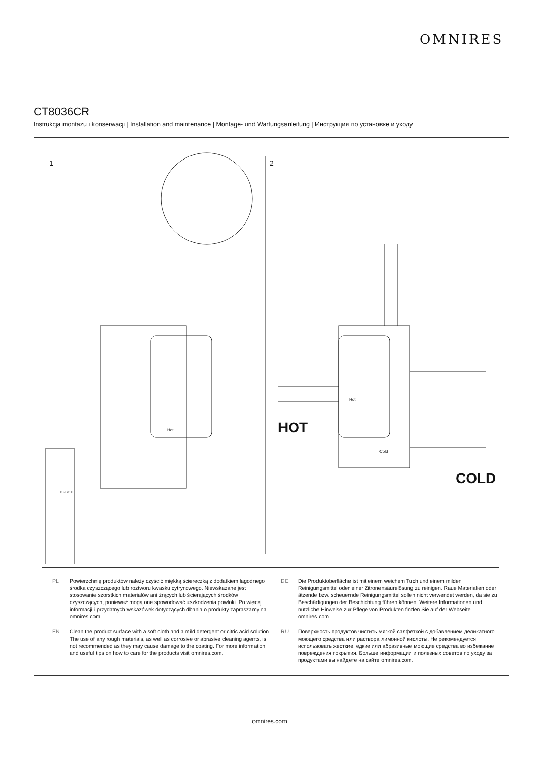OMNIRES
CT8036CR
Instrukcja montażu i konserwacji | Installation and maintenance | Montage- und Wartungsanleitung | Инструкция по установке и уходу
1 2
TS-BOX
Hot
Hot
Cold
HOT
COLD
PL Powierzchnię produktów należy czyścić miękką ściereczką z dodatkiem łagodnego środka czyszczącego lub roztworu kwasku cytrynowego. Niewskazane jest stosowanie szorstkich materiałów ani żrących lub ścierających środków czyszczących, ponieważ mogą one spowodować uszkodzenia powłoki. Po więcej informacji i przydatnych wskazówek dotyczących dbania o produkty zapraszamy na omnires.com.
EN Clean the product surface with a soft cloth and a mild detergent or citric acid solution. The use of any rough materials, as well as corrosive or abrasive cleaning agents, is not recommended as they may cause damage to the coating. For more information and useful tips on how to care for the products visit omnires.com.
DE Die Produktoberfläche ist mit einem weichem Tuch und einem milden Reinigungsmittel oder einer Zitronensäurelösung zu reinigen. Raue Materialien oder ätzende bzw. scheuernde Reinigungsmittel sollen nicht verwendet werden, da sie zu Beschädigungen der Beschichtung führen können. Weitere Informationen und nützliche Hinweise zur Pflege von Produkten finden Sie auf der Webseite omnires.com.
RU Поверхность продуктов чистить мягкой салфеткой с добавлением деликатного моющего средства или раствора лимонной кислоты. Не рекомендуется использовать жесткие, едкие или абразивные моющие средства во избежание повреждения покрытия. Больше информации и полезных советов по уходу за продуктами вы найдете на сайте omnires.com.
omnires.com